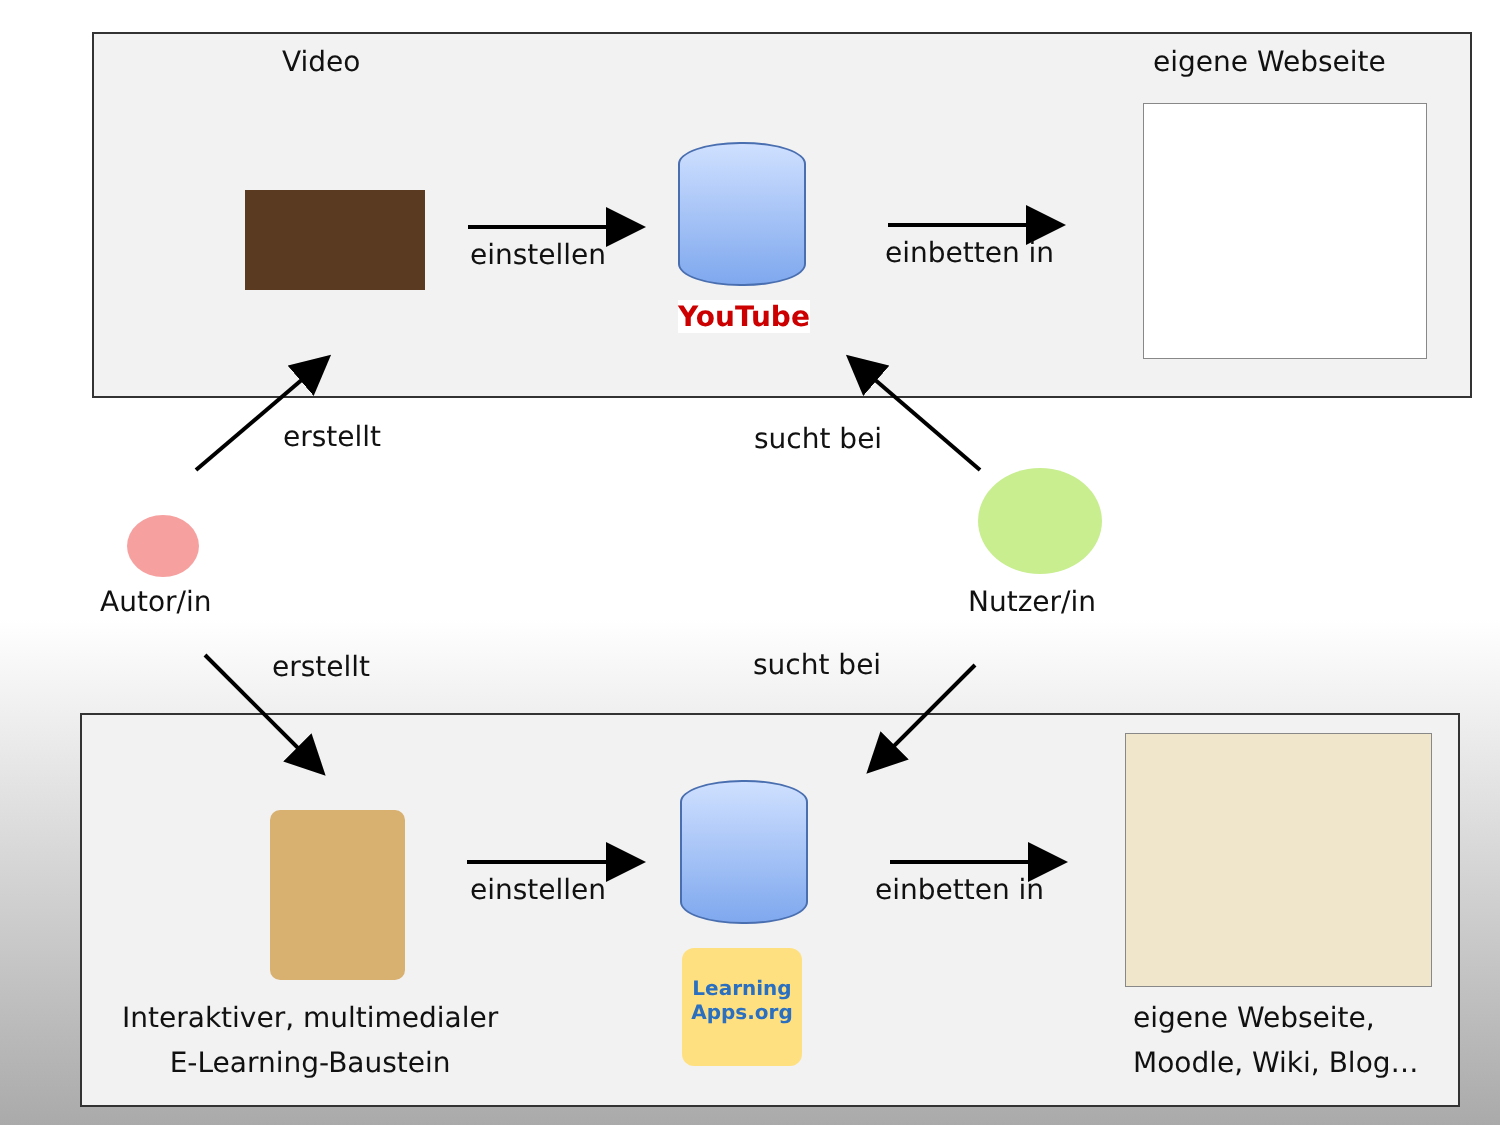Video eigene Webseite
einstellen
YouTube
einbetten in
erstellt sucht bei
Autor/in Nutzer/in
erstellt sucht bei
einstellen
Learning Apps.org
einbetten in
Interaktiver, multimedialer
E-Learning-Baustein
eigene Webseite,
Moodle, Wiki, Blog…